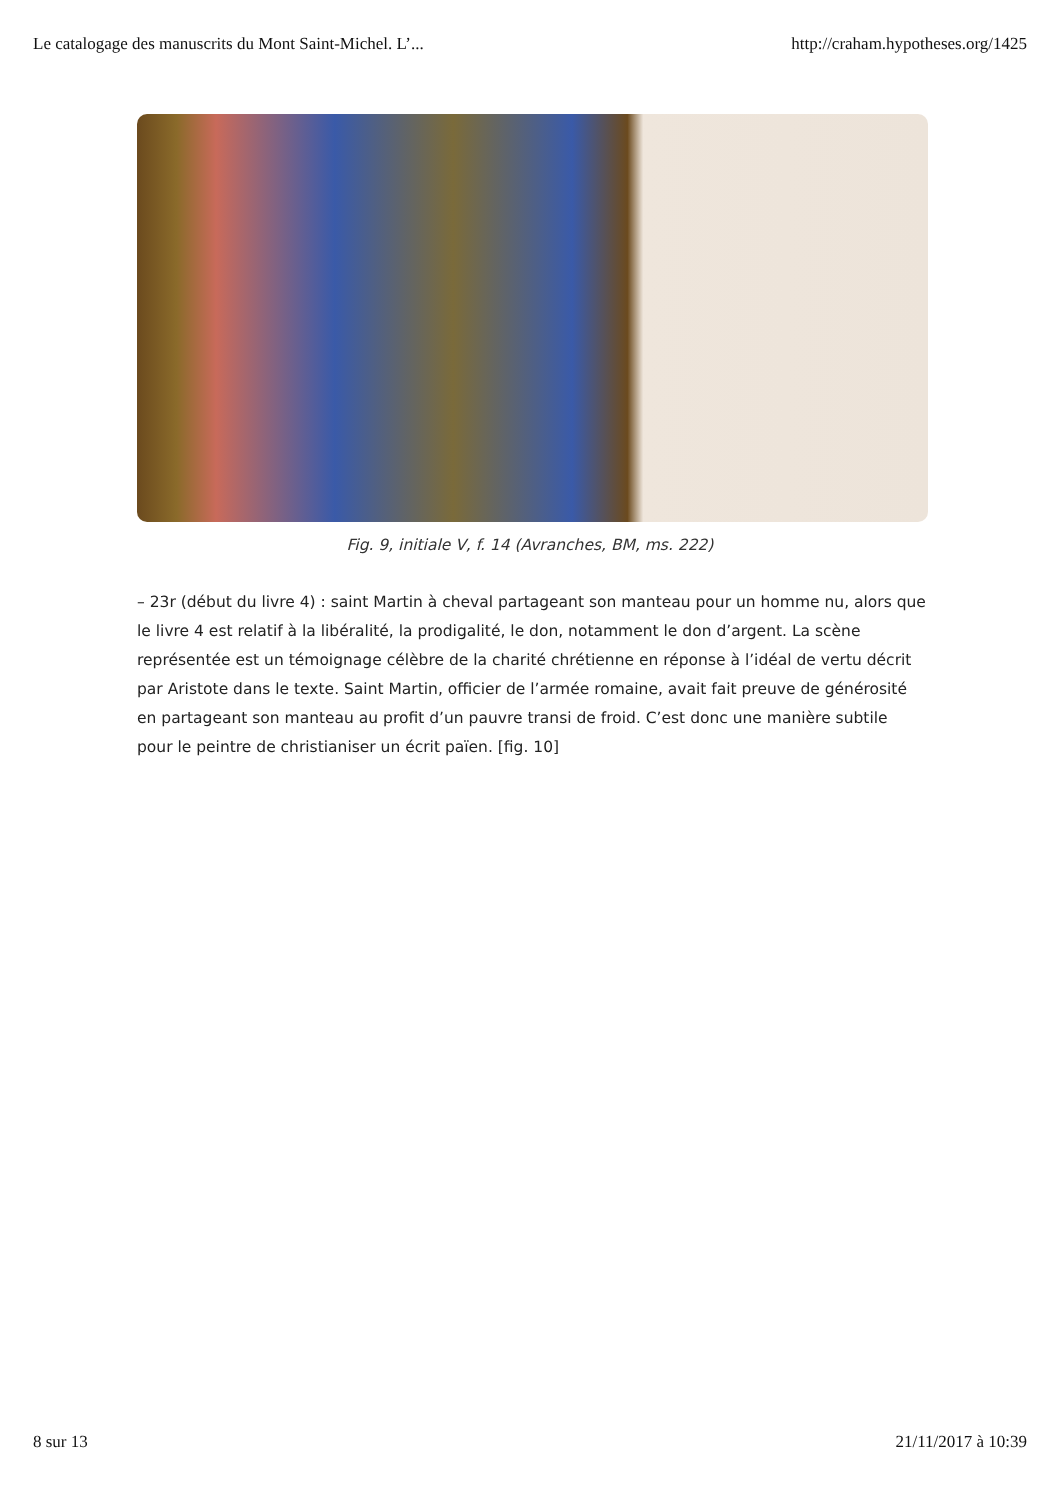Le catalogage des manuscrits du Mont Saint-Michel. L’... http://craham.hypotheses.org/1425
Fig. 9, initiale V, f. 14 (Avranches, BM, ms. 222)
– 23r (début du livre 4) : saint Martin à cheval partageant son manteau pour un homme nu, alors que le livre 4 est relatif à la libéralité, la prodigalité, le don, notamment le don d’argent. La scène représentée est un témoignage célèbre de la charité chrétienne en réponse à l’idéal de vertu décrit par Aristote dans le texte. Saint Martin, officier de l’armée romaine, avait fait preuve de générosité en partageant son manteau au profit d’un pauvre transi de froid. C’est donc une manière subtile pour le peintre de christianiser un écrit païen. [fig. 10]
8 sur 13 21/11/2017 à 10:39